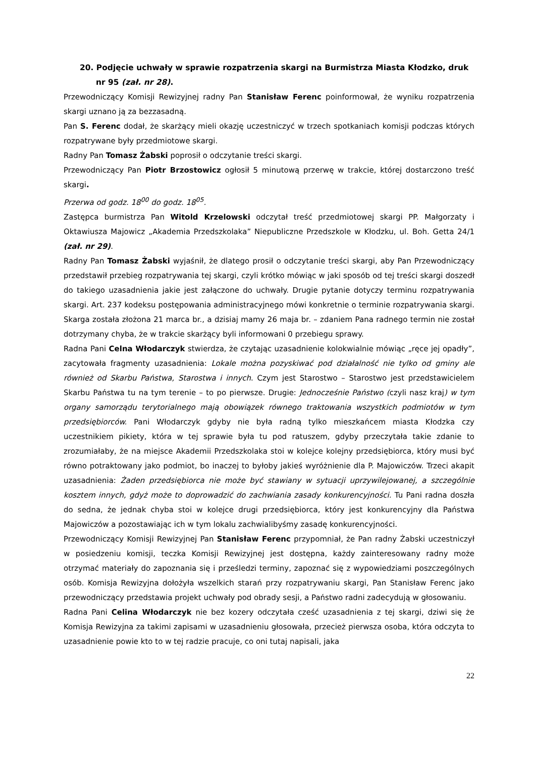20. Podjęcie uchwały w sprawie rozpatrzenia skargi na Burmistrza Miasta Kłodzko, druk nr 95 (zał. nr 28).
Przewodniczący Komisji Rewizyjnej radny Pan Stanisław Ferenc poinformował, że wyniku rozpatrzenia skargi uznano ją za bezzasadną.
Pan S. Ferenc dodał, że skarżący mieli okazję uczestniczyć w trzech spotkaniach komisji podczas których rozpatrywane były przedmiotowe skargi.
Radny Pan Tomasz Żabski poprosił o odczytanie treści skargi.
Przewodniczący Pan Piotr Brzostowicz ogłosił 5 minutową przerwę w trakcie, której dostarczono treść skargi.
Przerwa od godz. 18<sup>00</sup> do godz. 18<sup>05</sup>.
Zastępca burmistrza Pan Witold Krzelowski odczytał treść przedmiotowej skargi PP. Małgorzaty i Oktawiusza Majowicz „Akademia Przedszkolaka” Niepubliczne Przedszkole w Kłodzku, ul. Boh. Getta 24/1 (zał. nr 29).
Radny Pan Tomasz Żabski wyjaśnił, że dlatego prosił o odczytanie treści skargi, aby Pan Przewodniczący przedstawił przebieg rozpatrywania tej skargi, czyli krótko mówiąc w jaki sposób od tej treści skargi doszedł do takiego uzasadnienia jakie jest załączone do uchwały. Drugie pytanie dotyczy terminu rozpatrywania skargi. Art. 237 kodeksu postępowania administracyjnego mówi konkretnie o terminie rozpatrywania skargi. Skarga została złożona 21 marca br., a dzisiaj mamy 26 maja br. – zdaniem Pana radnego termin nie został dotrzymany chyba, że w trakcie skarżący byli informowani 0 przebiegu sprawy.
Radna Pani Celna Włodarczyk stwierdza, że czytając uzasadnienie kolokwialnie mówiąc „ręce jej opadły”, zacytowała fragmenty uzasadnienia: Lokale można pozyskiwać pod działalność nie tylko od gminy ale również od Skarbu Państwa, Starostwa i innych. Czym jest Starostwo – Starostwo jest przedstawicielem Skarbu Państwa tu na tym terenie – to po pierwsze. Drugie: Jednocześnie Państwo (czyli nasz kraj) w tym organy samorządu terytorialnego mają obowiązek równego traktowania wszystkich podmiotów w tym przedsiębiorców. Pani Włodarczyk gdyby nie była radną tylko mieszkańcem miasta Kłodzka czy uczestnikiem pikiety, która w tej sprawie była tu pod ratuszem, gdyby przeczytała takie zdanie to zrozumiałaby, że na miejsce Akademii Przedszkolaka stoi w kolejce kolejny przedsiębiorca, który musi być równo potraktowany jako podmiot, bo inaczej to byłoby jakieś wyróżnienie dla P. Majowiczów. Trzeci akapit uzasadnienia: Żaden przedsiębiorca nie może być stawiany w sytuacji uprzywilejowanej, a szczególnie kosztem innych, gdyż może to doprowadzić do zachwiania zasady konkurencyjności. Tu Pani radna doszła do sedna, że jednak chyba stoi w kolejce drugi przedsiębiorca, który jest konkurencyjny dla Państwa Majowiczów a pozostawiając ich w tym lokalu zachwialibyśmy zasadę konkurencyjności.
Przewodniczący Komisji Rewizyjnej Pan Stanisław Ferenc przypomniał, że Pan radny Żabski uczestniczył w posiedzeniu komisji, teczka Komisji Rewizyjnej jest dostępna, każdy zainteresowany radny może otrzymać materiały do zapoznania się i prześledzi terminy, zapoznać się z wypowiedziami poszczególnych osób. Komisja Rewizyjna dołożyła wszelkich starań przy rozpatrywaniu skargi, Pan Stanisław Ferenc jako przewodniczący przedstawia projekt uchwały pod obrady sesji, a Państwo radni zadecydują w głosowaniu.
Radna Pani Celina Włodarczyk nie bez kozery odczytała cześć uzasadnienia z tej skargi, dziwi się że Komisja Rewizyjna za takimi zapisami w uzasadnieniu głosowała, przecież pierwsza osoba, która odczyta to uzasadnienie powie kto to w tej radzie pracuje, co oni tutaj napisali, jaka
22